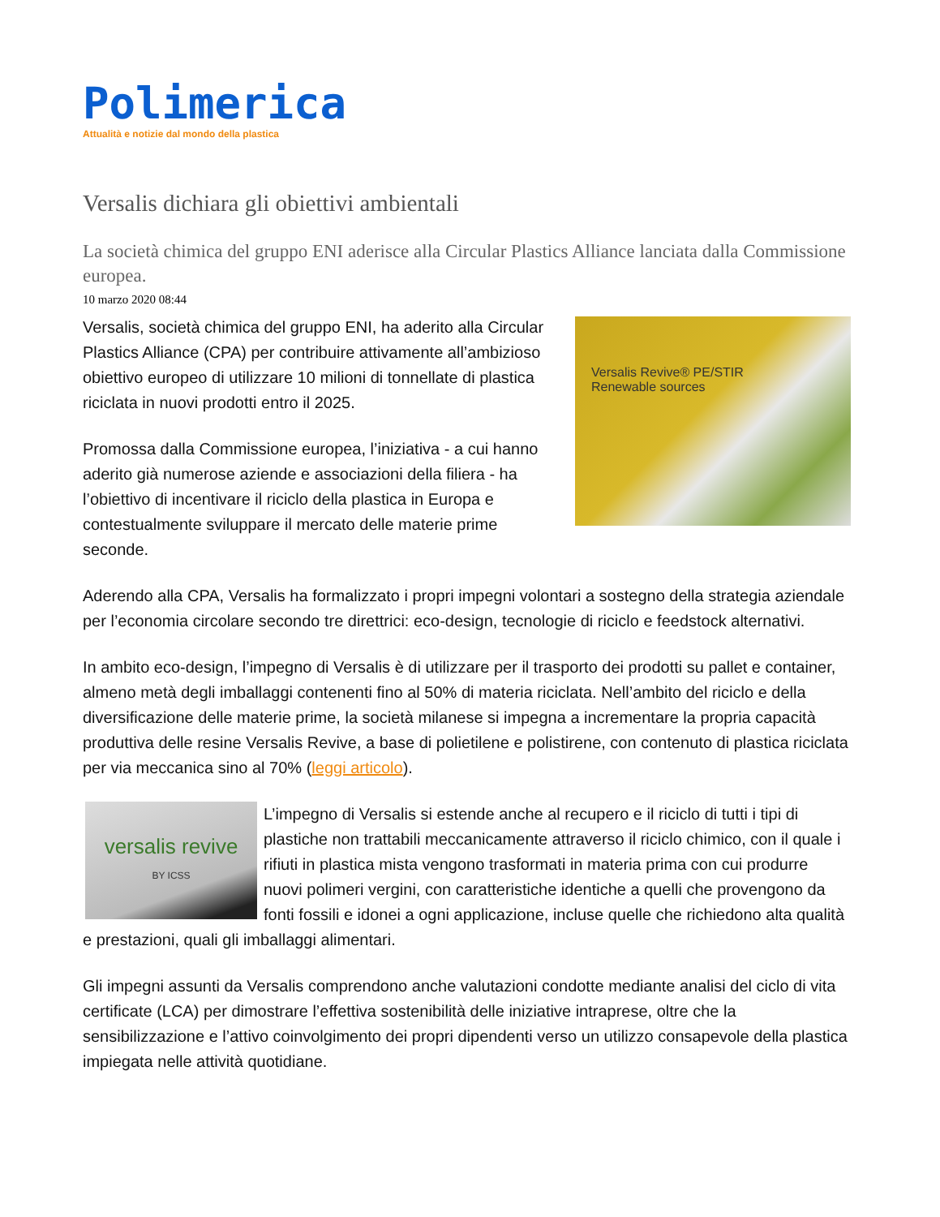Polimerica
Attualità e notizie dal mondo della plastica
Versalis dichiara gli obiettivi ambientali
La società chimica del gruppo ENI aderisce alla Circular Plastics Alliance lanciata dalla Commissione europea.
10 marzo 2020 08:44
Versalis Revive® PE/STIR
Renewable sources
Versalis, società chimica del gruppo ENI, ha aderito alla Circular Plastics Alliance (CPA) per contribuire attivamente all’ambizioso obiettivo europeo di utilizzare 10 milioni di tonnellate di plastica riciclata in nuovi prodotti entro il 2025.
Promossa dalla Commissione europea, l’iniziativa - a cui hanno aderito già numerose aziende e associazioni della filiera - ha l’obiettivo di incentivare il riciclo della plastica in Europa e contestualmente sviluppare il mercato delle materie prime seconde.
Aderendo alla CPA, Versalis ha formalizzato i propri impegni volontari a sostegno della strategia aziendale per l’economia circolare secondo tre direttrici: eco-design, tecnologie di riciclo e feedstock alternativi.
In ambito eco-design, l’impegno di Versalis è di utilizzare per il trasporto dei prodotti su pallet e container, almeno metà degli imballaggi contenenti fino al 50% di materia riciclata. Nell’ambito del riciclo e della diversificazione delle materie prime, la società milanese si impegna a incrementare la propria capacità produttiva delle resine Versalis Revive, a base di polietilene e polistirene, con contenuto di plastica riciclata per via meccanica sino al 70% (leggi articolo).
versalis revive
BY ICSS
L’impegno di Versalis si estende anche al recupero e il riciclo di tutti i tipi di plastiche non trattabili meccanicamente attraverso il riciclo chimico, con il quale i rifiuti in plastica mista vengono trasformati in materia prima con cui produrre nuovi polimeri vergini, con caratteristiche identiche a quelli che provengono da fonti fossili e idonei a ogni applicazione, incluse quelle che richiedono alta qualità e prestazioni, quali gli imballaggi alimentari.
Gli impegni assunti da Versalis comprendono anche valutazioni condotte mediante analisi del ciclo di vita certificate (LCA) per dimostrare l’effettiva sostenibilità delle iniziative intraprese, oltre che la sensibilizzazione e l’attivo coinvolgimento dei propri dipendenti verso un utilizzo consapevole della plastica impiegata nelle attività quotidiane.